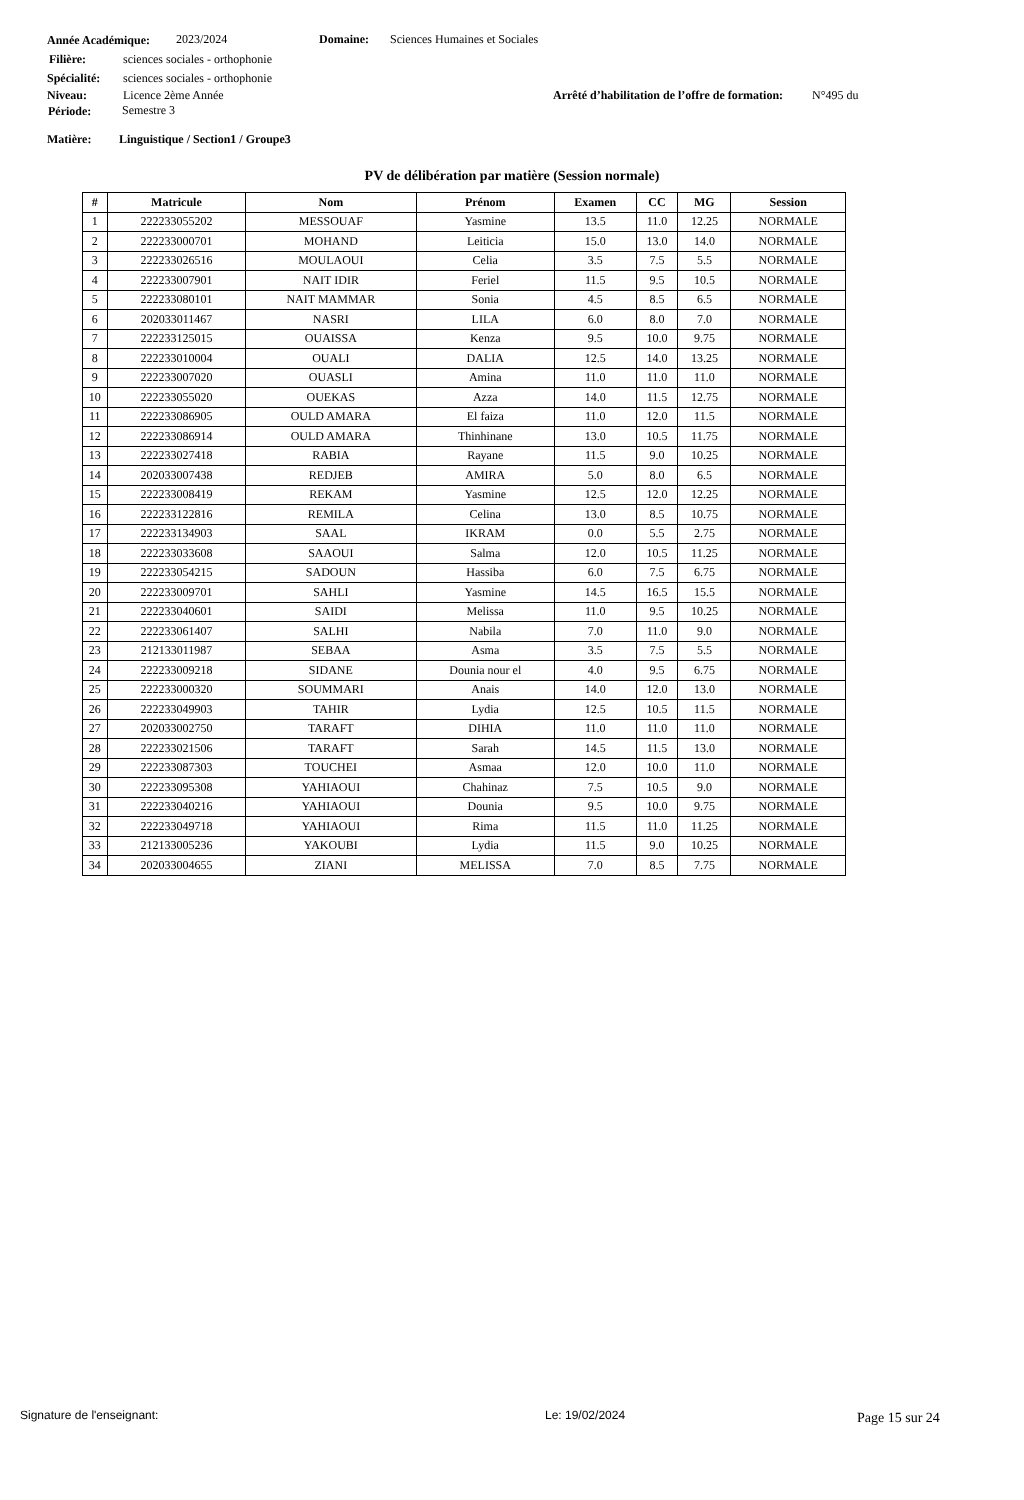Année Académique: 2023/2024 Domaine: Sciences Humaines et Sociales
Filière: sciences sociales - orthophonie
Spécialité: sciences sociales - orthophonie
Niveau: Licence 2ème Année Arrêté d’habilitation de l’offre de formation: N°495 du
Période: Semestre 3
Matière: Linguistique / Section1 / Groupe3
PV de délibération par matière (Session normale)
| # | Matricule | Nom | Prénom | Examen | CC | MG | Session |
| --- | --- | --- | --- | --- | --- | --- | --- |
| 1 | 222233055202 | MESSOUAF | Yasmine | 13.5 | 11.0 | 12.25 | NORMALE |
| 2 | 222233000701 | MOHAND | Leiticia | 15.0 | 13.0 | 14.0 | NORMALE |
| 3 | 222233026516 | MOULAOUI | Celia | 3.5 | 7.5 | 5.5 | NORMALE |
| 4 | 222233007901 | NAIT IDIR | Feriel | 11.5 | 9.5 | 10.5 | NORMALE |
| 5 | 222233080101 | NAIT MAMMAR | Sonia | 4.5 | 8.5 | 6.5 | NORMALE |
| 6 | 202033011467 | NASRI | LILA | 6.0 | 8.0 | 7.0 | NORMALE |
| 7 | 222233125015 | OUAISSA | Kenza | 9.5 | 10.0 | 9.75 | NORMALE |
| 8 | 222233010004 | OUALI | DALIA | 12.5 | 14.0 | 13.25 | NORMALE |
| 9 | 222233007020 | OUASLI | Amina | 11.0 | 11.0 | 11.0 | NORMALE |
| 10 | 222233055020 | OUEKAS | Azza | 14.0 | 11.5 | 12.75 | NORMALE |
| 11 | 222233086905 | OULD AMARA | El faiza | 11.0 | 12.0 | 11.5 | NORMALE |
| 12 | 222233086914 | OULD AMARA | Thinhinane | 13.0 | 10.5 | 11.75 | NORMALE |
| 13 | 222233027418 | RABIA | Rayane | 11.5 | 9.0 | 10.25 | NORMALE |
| 14 | 202033007438 | REDJEB | AMIRA | 5.0 | 8.0 | 6.5 | NORMALE |
| 15 | 222233008419 | REKAM | Yasmine | 12.5 | 12.0 | 12.25 | NORMALE |
| 16 | 222233122816 | REMILA | Celina | 13.0 | 8.5 | 10.75 | NORMALE |
| 17 | 222233134903 | SAAL | IKRAM | 0.0 | 5.5 | 2.75 | NORMALE |
| 18 | 222233033608 | SAAOUI | Salma | 12.0 | 10.5 | 11.25 | NORMALE |
| 19 | 222233054215 | SADOUN | Hassiba | 6.0 | 7.5 | 6.75 | NORMALE |
| 20 | 222233009701 | SAHLI | Yasmine | 14.5 | 16.5 | 15.5 | NORMALE |
| 21 | 222233040601 | SAIDI | Melissa | 11.0 | 9.5 | 10.25 | NORMALE |
| 22 | 222233061407 | SALHI | Nabila | 7.0 | 11.0 | 9.0 | NORMALE |
| 23 | 212133011987 | SEBAA | Asma | 3.5 | 7.5 | 5.5 | NORMALE |
| 24 | 222233009218 | SIDANE | Dounia nour el | 4.0 | 9.5 | 6.75 | NORMALE |
| 25 | 222233000320 | SOUMMARI | Anais | 14.0 | 12.0 | 13.0 | NORMALE |
| 26 | 222233049903 | TAHIR | Lydia | 12.5 | 10.5 | 11.5 | NORMALE |
| 27 | 202033002750 | TARAFT | DIHIA | 11.0 | 11.0 | 11.0 | NORMALE |
| 28 | 222233021506 | TARAFT | Sarah | 14.5 | 11.5 | 13.0 | NORMALE |
| 29 | 222233087303 | TOUCHEI | Asmaa | 12.0 | 10.0 | 11.0 | NORMALE |
| 30 | 222233095308 | YAHIAOUI | Chahinaz | 7.5 | 10.5 | 9.0 | NORMALE |
| 31 | 222233040216 | YAHIAOUI | Dounia | 9.5 | 10.0 | 9.75 | NORMALE |
| 32 | 222233049718 | YAHIAOUI | Rima | 11.5 | 11.0 | 11.25 | NORMALE |
| 33 | 212133005236 | YAKOUBI | Lydia | 11.5 | 9.0 | 10.25 | NORMALE |
| 34 | 202033004655 | ZIANI | MELISSA | 7.0 | 8.5 | 7.75 | NORMALE |
Signature de l'enseignant: Le: 19/02/2024 Page 15 sur 24